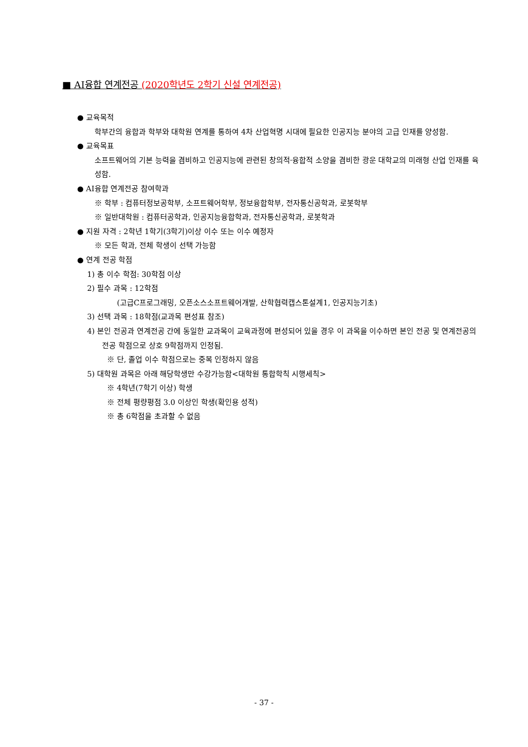■ AI융합 연계전공 (2020학년도 2학기 신설 연계전공)
● 교육목적
학부간의 융합과 학부와 대학원 연계를 통하여 4차 산업혁명 시대에 필요한 인공지능 분야의 고급 인재를 양성함.
● 교육목표
소프트웨어의 기본 능력을 겸비하고 인공지능에 관련된 창의적·융합적 소양을 겸비한 광운 대학교의 미래형 산업 인재를 육성함.
● AI융합 연계전공 참여학과
※ 학부 : 컴퓨터정보공학부, 소프트웨어학부, 정보융합학부, 전자통신공학과, 로봇학부
※ 일반대학원 : 컴퓨터공학과, 인공지능융합학과, 전자통신공학과, 로봇학과
● 지원 자격 : 2학년 1학기(3학기)이상 이수 또는 이수 예정자
※ 모든 학과, 전체 학생이 선택 가능함
● 연계 전공 학점
1) 총 이수 학점: 30학점 이상
2) 필수 과목 : 12학점
(고급C프로그래밍, 오픈소스소프트웨어개발, 산학협력캡스톤설계1, 인공지능기초)
3) 선택 과목 : 18학점(교과목 편성표 참조)
4) 본인 전공과 연계전공 간에 동일한 교과목이 교육과정에 편성되어 있을 경우 이 과목을 이수하면 본인 전공 및 연계전공의 전공 학점으로 상호 9학점까지 인정됨.
※ 단, 졸업 이수 학점으로는 중복 인정하지 않음
5) 대학원 과목은 아래 해당학생만 수강가능함<대학원 통합학칙 시행세칙>
※ 4학년(7학기 이상) 학생
※ 전체 평량평점 3.0 이상인 학생(확인용 성적)
※ 총 6학점을 초과할 수 없음
- 37 -